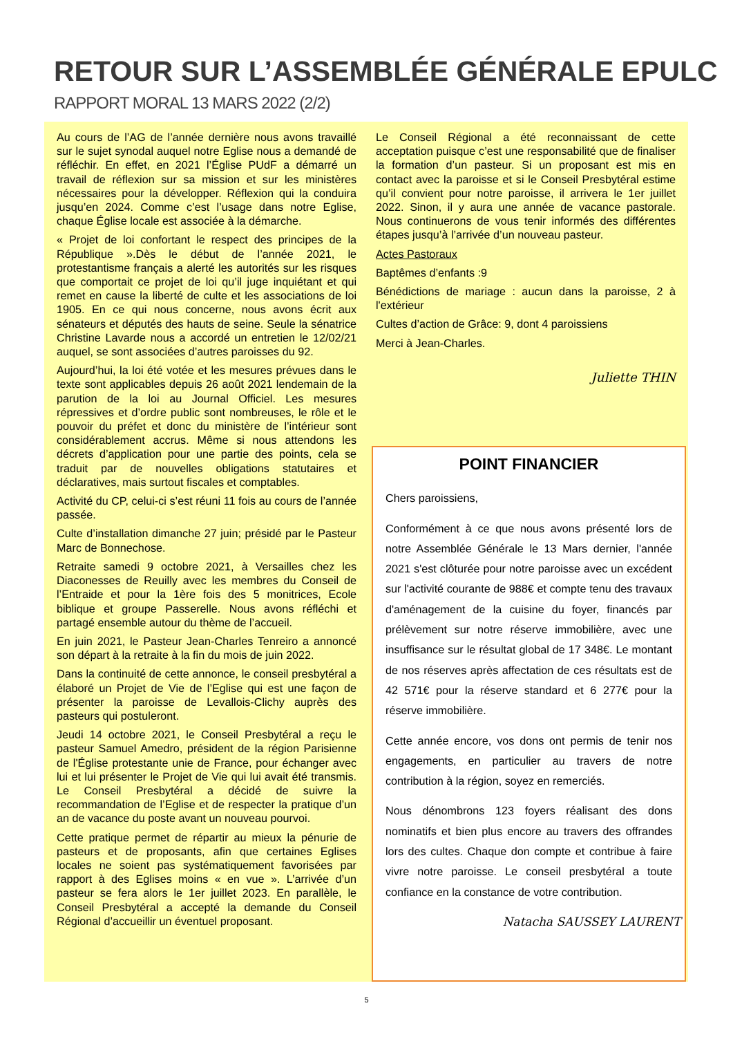RETOUR SUR L’ASSEMBLÉE GÉNÉRALE EPULC
RAPPORT MORAL 13 MARS 2022 (2/2)
Au cours de l’AG de l’année dernière nous avons travaillé sur le sujet synodal auquel notre Eglise nous a demandé de réfléchir. En effet, en 2021 l’Église PUdF a démarré un travail de réflexion sur sa mission et sur les ministères nécessaires pour la développer. Réflexion qui la conduira jusqu’en 2024. Comme c’est l’usage dans notre Eglise, chaque Église locale est associée à la démarche.
« Projet de loi confortant le respect des principes de la République ».Dès le début de l’année 2021, le protestantisme français a alerté les autorités sur les risques que comportait ce projet de loi qu’il juge inquiétant et qui remet en cause la liberté de culte et les associations de loi 1905. En ce qui nous concerne, nous avons écrit aux sénateurs et députés des hauts de seine. Seule la sénatrice Christine Lavarde nous a accordé un entretien le 12/02/21 auquel, se sont associées d’autres paroisses du 92.
Aujourd’hui, la loi été votée et les mesures prévues dans le texte sont applicables depuis 26 août 2021 lendemain de la parution de la loi au Journal Officiel. Les mesures répressives et d’ordre public sont nombreuses, le rôle et le pouvoir du préfet et donc du ministère de l’intérieur sont considérablement accrus. Même si nous attendons les décrets d’application pour une partie des points, cela se traduit par de nouvelles obligations statutaires et déclaratives, mais surtout fiscales et comptables.
Activité du CP, celui-ci s’est réuni 11 fois au cours de l’année passée.
Culte d’installation dimanche 27 juin; présidé par le Pasteur Marc de Bonnechose.
Retraite samedi 9 octobre 2021, à Versailles chez les Diaconesses de Reuilly avec les membres du Conseil de l’Entraide et pour la 1ère fois des 5 monitrices, Ecole biblique et groupe Passerelle. Nous avons réfléchi et partagé ensemble autour du thème de l’accueil.
En juin 2021, le Pasteur Jean-Charles Tenreiro a annoncé son départ à la retraite à la fin du mois de juin 2022.
Dans la continuité de cette annonce, le conseil presbytéral a élaboré un Projet de Vie de l’Eglise qui est une façon de présenter la paroisse de Levallois-Clichy auprès des pasteurs qui postuleront.
Jeudi 14 octobre 2021, le Conseil Presbytéral a reçu le pasteur Samuel Amedro, président de la région Parisienne de l'Église protestante unie de France, pour échanger avec lui et lui présenter le Projet de Vie qui lui avait été transmis. Le Conseil Presbytéral a décidé de suivre la recommandation de l’Eglise et de respecter la pratique d’un an de vacance du poste avant un nouveau pourvoi.
Cette pratique permet de répartir au mieux la pénurie de pasteurs et de proposants, afin que certaines Eglises locales ne soient pas systématiquement favorisées par rapport à des Eglises moins « en vue ». L’arrivée d’un pasteur se fera alors le 1er juillet 2023. En parallèle, le Conseil Presbytéral a accepté la demande du Conseil Régional d’accueillir un éventuel proposant.
Le Conseil Régional a été reconnaissant de cette acceptation puisque c’est une responsabilité que de finaliser la formation d’un pasteur. Si un proposant est mis en contact avec la paroisse et si le Conseil Presbytéral estime qu’il convient pour notre paroisse, il arrivera le 1er juillet 2022. Sinon, il y aura une année de vacance pastorale. Nous continuerons de vous tenir informés des différentes étapes jusqu’à l’arrivée d’un nouveau pasteur.
Actes Pastoraux
Baptêmes d’enfants :9
Bénédictions de mariage : aucun dans la paroisse, 2 à l'extérieur
Cultes d’action de Grâce: 9, dont 4 paroissiens
Merci à Jean-Charles.
Juliette THIN
POINT FINANCIER
Chers paroissiens,
Conformément à ce que nous avons présenté lors de notre Assemblée Générale le 13 Mars dernier, l'année 2021 s'est clôturée pour notre paroisse avec un excédent sur l'activité courante de 988€ et compte tenu des travaux d'aménagement de la cuisine du foyer, financés par prélèvement sur notre réserve immobilière, avec une insuffisance sur le résultat global de 17 348€. Le montant de nos réserves après affectation de ces résultats est de 42 571€ pour la réserve standard et 6 277€ pour la réserve immobilière.
Cette année encore, vos dons ont permis de tenir nos engagements, en particulier au travers de notre contribution à la région, soyez en remerciés.
Nous dénombrons 123 foyers réalisant des dons nominatifs et bien plus encore au travers des offrandes lors des cultes. Chaque don compte et contribue à faire vivre notre paroisse. Le conseil presbytéral a toute confiance en la constance de votre contribution.
Natacha SAUSSEY LAURENT
5